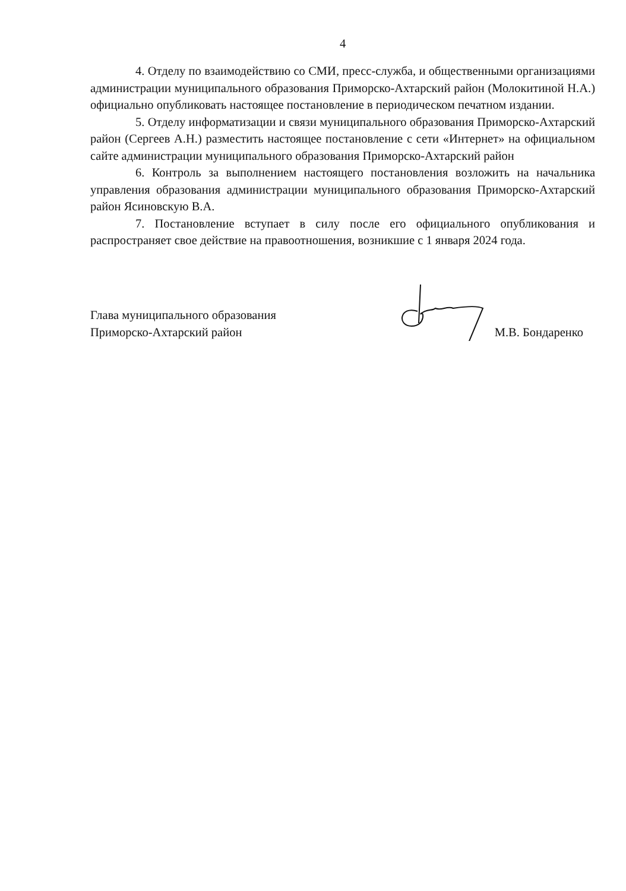4
4. Отделу по взаимодействию со СМИ, пресс-служба, и общественными организациями администрации муниципального образования Приморско-Ахтарский район (Молокитиной Н.А.) официально опубликовать настоящее постановление в периодическом печатном издании.
5. Отделу информатизации и связи муниципального образования Приморско-Ахтарский район (Сергеев А.Н.) разместить настоящее постановление с сети «Интернет» на официальном сайте администрации муниципального образования Приморско-Ахтарский район
6. Контроль за выполнением настоящего постановления возложить на начальника управления образования администрации муниципального образования Приморско-Ахтарский район Ясиновскую В.А.
7. Постановление вступает в силу после его официального опубликования и распространяет свое действие на правоотношения, возникшие с 1 января 2024 года.
Глава муниципального образования
Приморско-Ахтарский район
М.В. Бондаренко